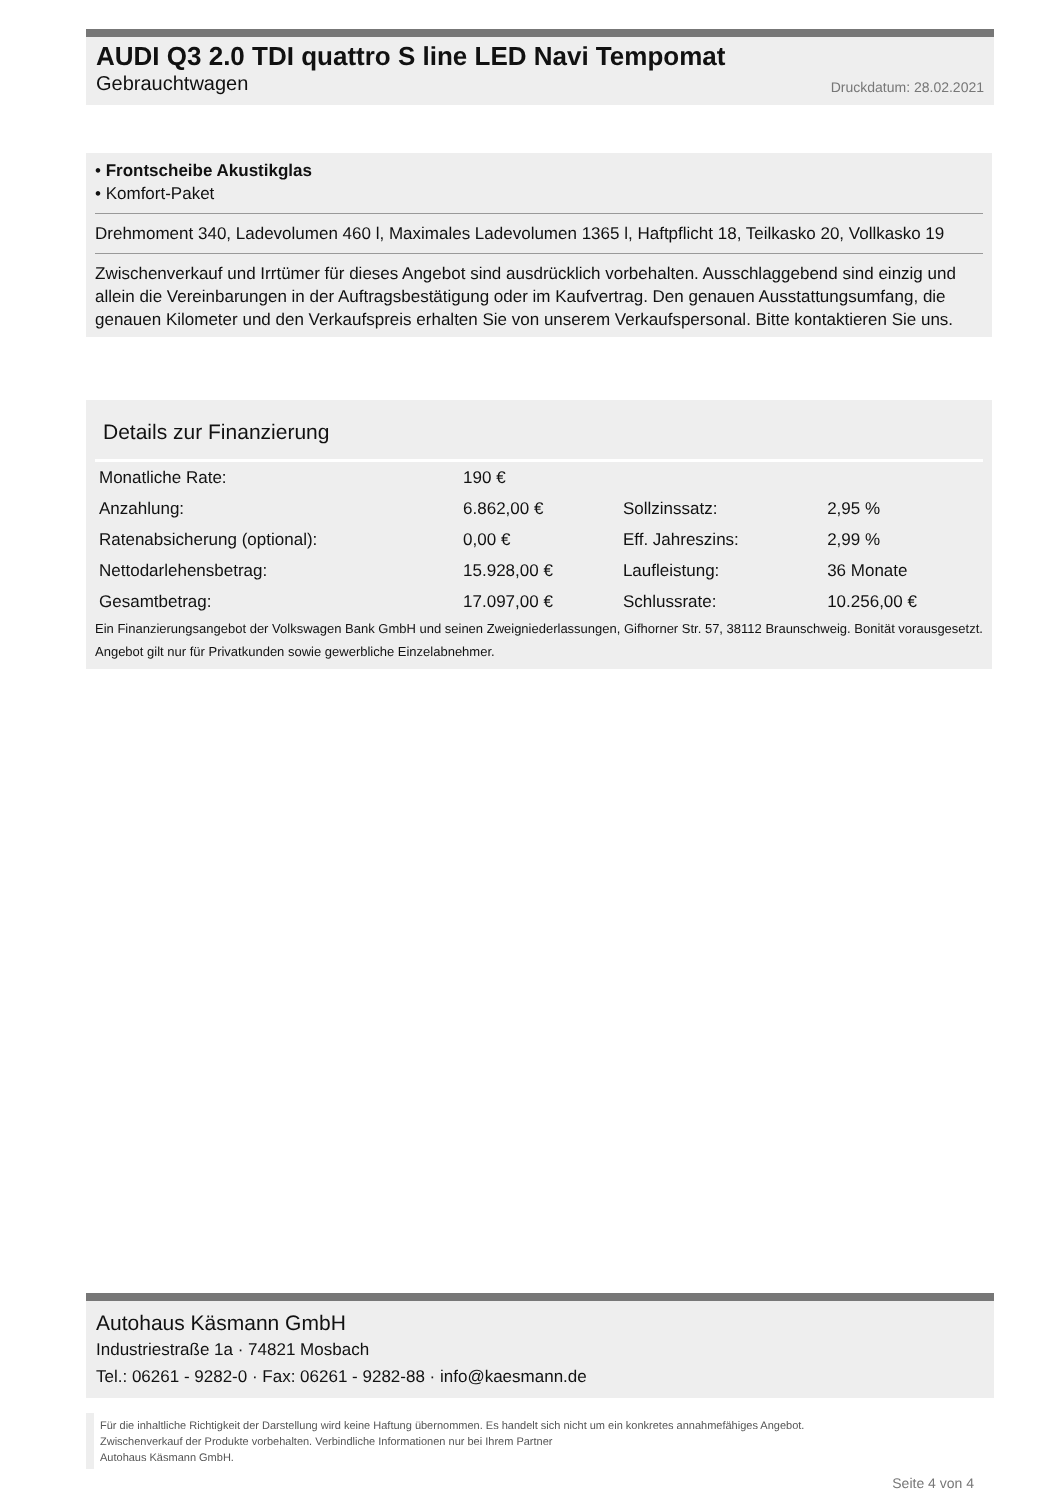AUDI Q3 2.0 TDI quattro S line LED Navi Tempomat
Gebrauchtwagen Druckdatum: 28.02.2021
• Frontscheibe Akustikglas
• Komfort-Paket
Drehmoment 340, Ladevolumen 460 l, Maximales Ladevolumen 1365 l, Haftpflicht 18, Teilkasko 20, Vollkasko 19
Zwischenverkauf und Irrtümer für dieses Angebot sind ausdrücklich vorbehalten. Ausschlaggebend sind einzig und allein die Vereinbarungen in der Auftragsbestätigung oder im Kaufvertrag. Den genauen Ausstattungsumfang, die genauen Kilometer und den Verkaufspreis erhalten Sie von unserem Verkaufspersonal. Bitte kontaktieren Sie uns.
Details zur Finanzierung
| Monatliche Rate: | 190 € | | |
| Anzahlung: | 6.862,00 € | Sollzinssatz: | 2,95 % |
| Ratenabsicherung (optional): | 0,00 € | Eff. Jahreszins: | 2,99 % |
| Nettodarlehensbetrag: | 15.928,00 € | Laufleistung: | 36 Monate |
| Gesamtbetrag: | 17.097,00 € | Schlussrate: | 10.256,00 € |
Ein Finanzierungsangebot der Volkswagen Bank GmbH und seinen Zweigniederlassungen, Gifhorner Str. 57, 38112 Braunschweig. Bonität vorausgesetzt. Angebot gilt nur für Privatkunden sowie gewerbliche Einzelabnehmer.
Autohaus Käsmann GmbH
Industriestraße 1a · 74821 Mosbach
Tel.: 06261 - 9282-0 · Fax: 06261 - 9282-88 · info@kaesmann.de
Für die inhaltliche Richtigkeit der Darstellung wird keine Haftung übernommen. Es handelt sich nicht um ein konkretes annahmefähiges Angebot.
Zwischenverkauf der Produkte vorbehalten. Verbindliche Informationen nur bei Ihrem Partner
Autohaus Käsmann GmbH.
Seite 4 von 4